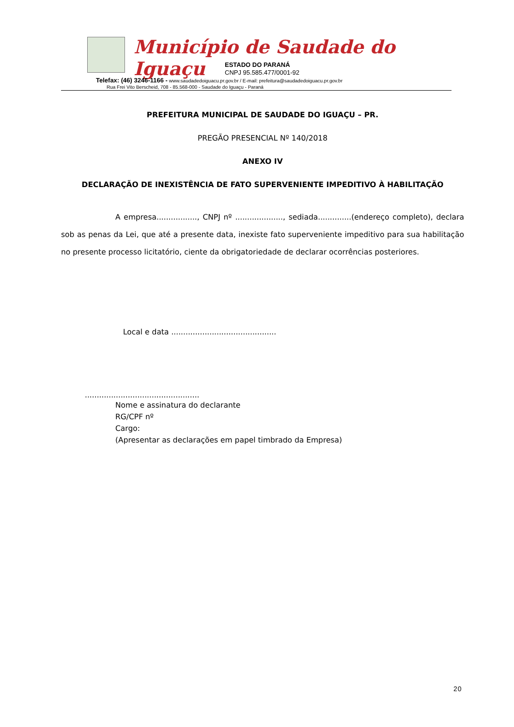Município de Saudade do Iguaçu
ESTADO DO PARANÁ
CNPJ 95.585.477/0001-92
Telefax: (46) 3246-1166 - www.saudadedoiguacu.pr.gov.br / E-mail: prefeitura@saudadedoiguacu.pr.gov.br
Rua Frei Vito Berscheid, 708 - 85.568-000 - Saudade do Iguaçu - Paraná
PREFEITURA MUNICIPAL DE SAUDADE DO IGUAÇU – PR.
PREGÃO PRESENCIAL Nº 140/2018
ANEXO IV
DECLARAÇÃO DE INEXISTÊNCIA DE FATO SUPERVENIENTE IMPEDITIVO À HABILITAÇÃO
A empresa................., CNPJ nº ...................., sediada..............(endereço completo), declara sob as penas da Lei, que até a presente data, inexiste fato superveniente impeditivo para sua habilitação no presente processo licitatório, ciente da obrigatoriedade de declarar ocorrências posteriores.
Local e data ............................................
................................................
Nome e assinatura do declarante
RG/CPF nº
Cargo:
(Apresentar as declarações em papel timbrado da Empresa)
20